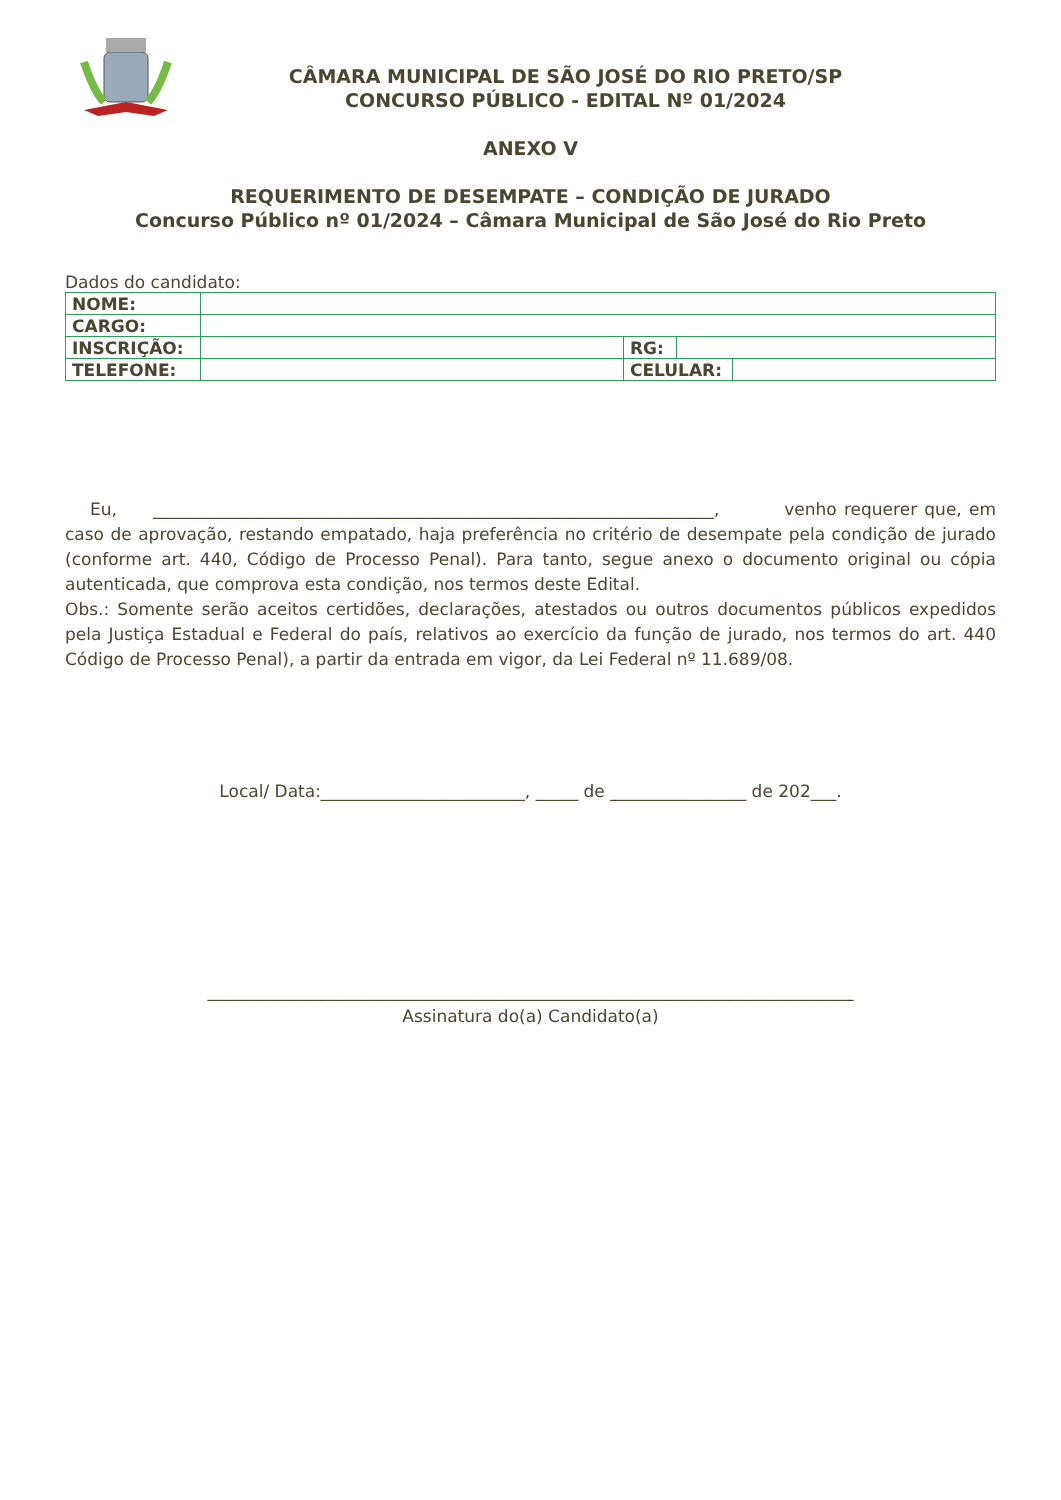CÂMARA MUNICIPAL DE SÃO JOSÉ DO RIO PRETO/SP
CONCURSO PÚBLICO - EDITAL Nº 01/2024
ANEXO V
REQUERIMENTO DE DESEMPATE – CONDIÇÃO DE JURADO
Concurso Público nº 01/2024 – Câmara Municipal de São José do Rio Preto
Dados do candidato:
| NOME: | | | | |
| CARGO: | | | | |
| INSCRIÇÃO: | | RG: | | |
| TELEFONE: | | CELULAR: | | |
Eu, __________________________________________________________________, venho requerer que, em caso de aprovação, restando empatado, haja preferência no critério de desempate pela condição de jurado (conforme art. 440, Código de Processo Penal). Para tanto, segue anexo o documento original ou cópia autenticada, que comprova esta condição, nos termos deste Edital.
Obs.: Somente serão aceitos certidões, declarações, atestados ou outros documentos públicos expedidos pela Justiça Estadual e Federal do país, relativos ao exercício da função de jurado, nos termos do art. 440 Código de Processo Penal), a partir da entrada em vigor, da Lei Federal nº 11.689/08.
Local/ Data:________________________, _____ de ________________ de 202___.
____________________________________________________________________________
Assinatura do(a) Candidato(a)